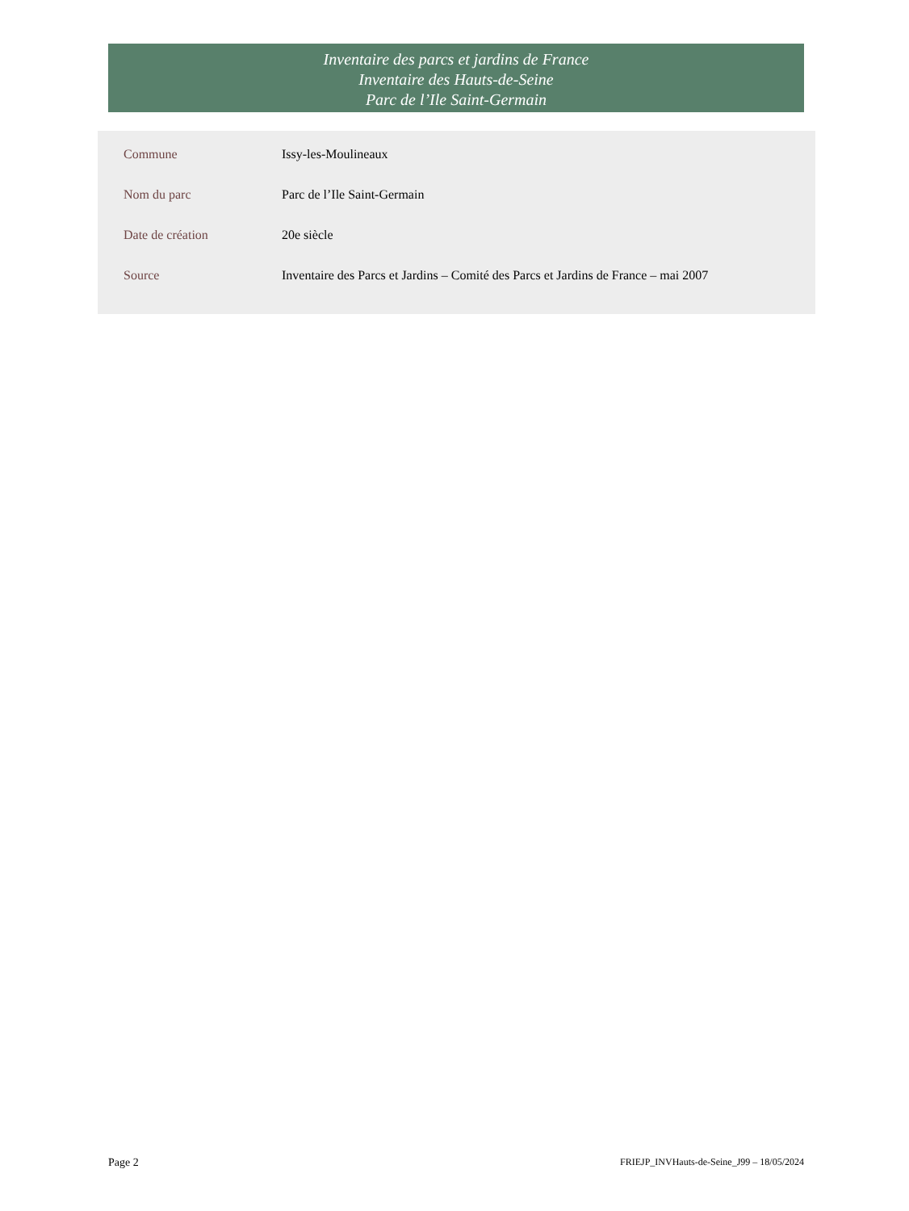Inventaire des parcs et jardins de France
Inventaire des Hauts-de-Seine
Parc de l’Ile Saint-Germain
| Commune | Issy-les-Moulineaux |
| Nom du parc | Parc de l’Ile Saint-Germain |
| Date de création | 20e siècle |
| Source | Inventaire des Parcs et Jardins – Comité des Parcs et Jardins de France – mai 2007 |
Page 2 FRIEJP_INVHauts-de-Seine_J99 – 18/05/2024